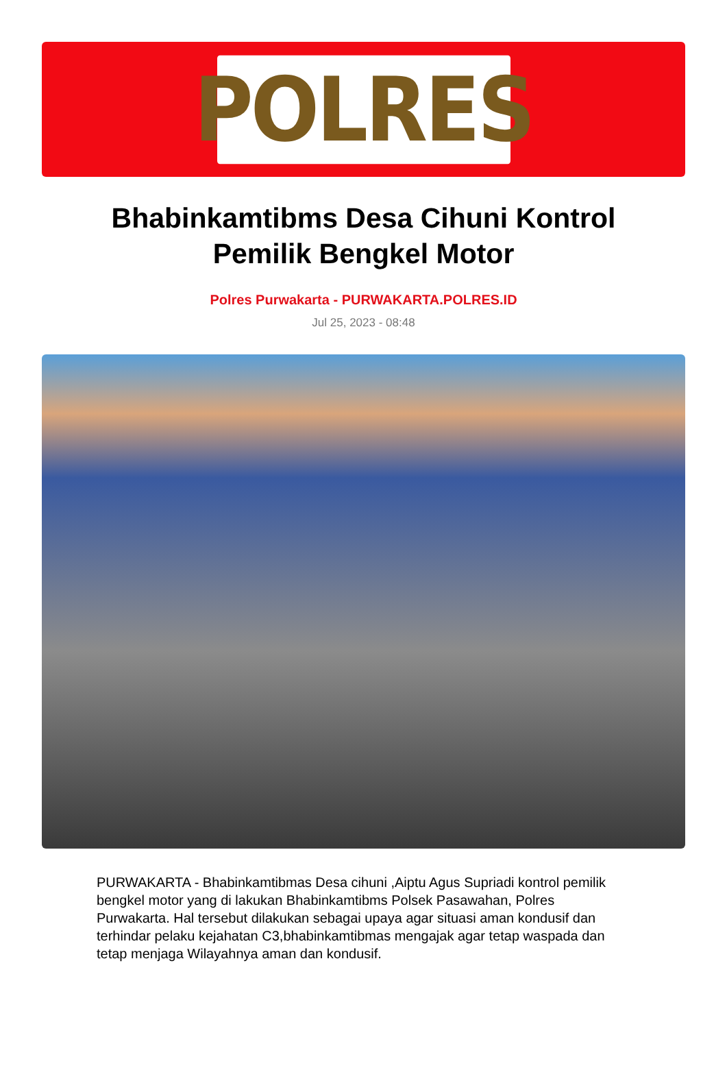POLRES
Bhabinkamtibms Desa Cihuni Kontrol Pemilik Bengkel Motor
Polres Purwakarta - PURWAKARTA.POLRES.ID
Jul 25, 2023 - 08:48
PURWAKARTA - Bhabinkamtibmas Desa cihuni ,Aiptu Agus Supriadi kontrol pemilik bengkel motor yang di lakukan Bhabinkamtibms Polsek Pasawahan, Polres Purwakarta. Hal tersebut dilakukan sebagai upaya agar situasi aman kondusif dan terhindar pelaku kejahatan C3,bhabinkamtibmas mengajak agar tetap waspada dan tetap menjaga Wilayahnya aman dan kondusif.